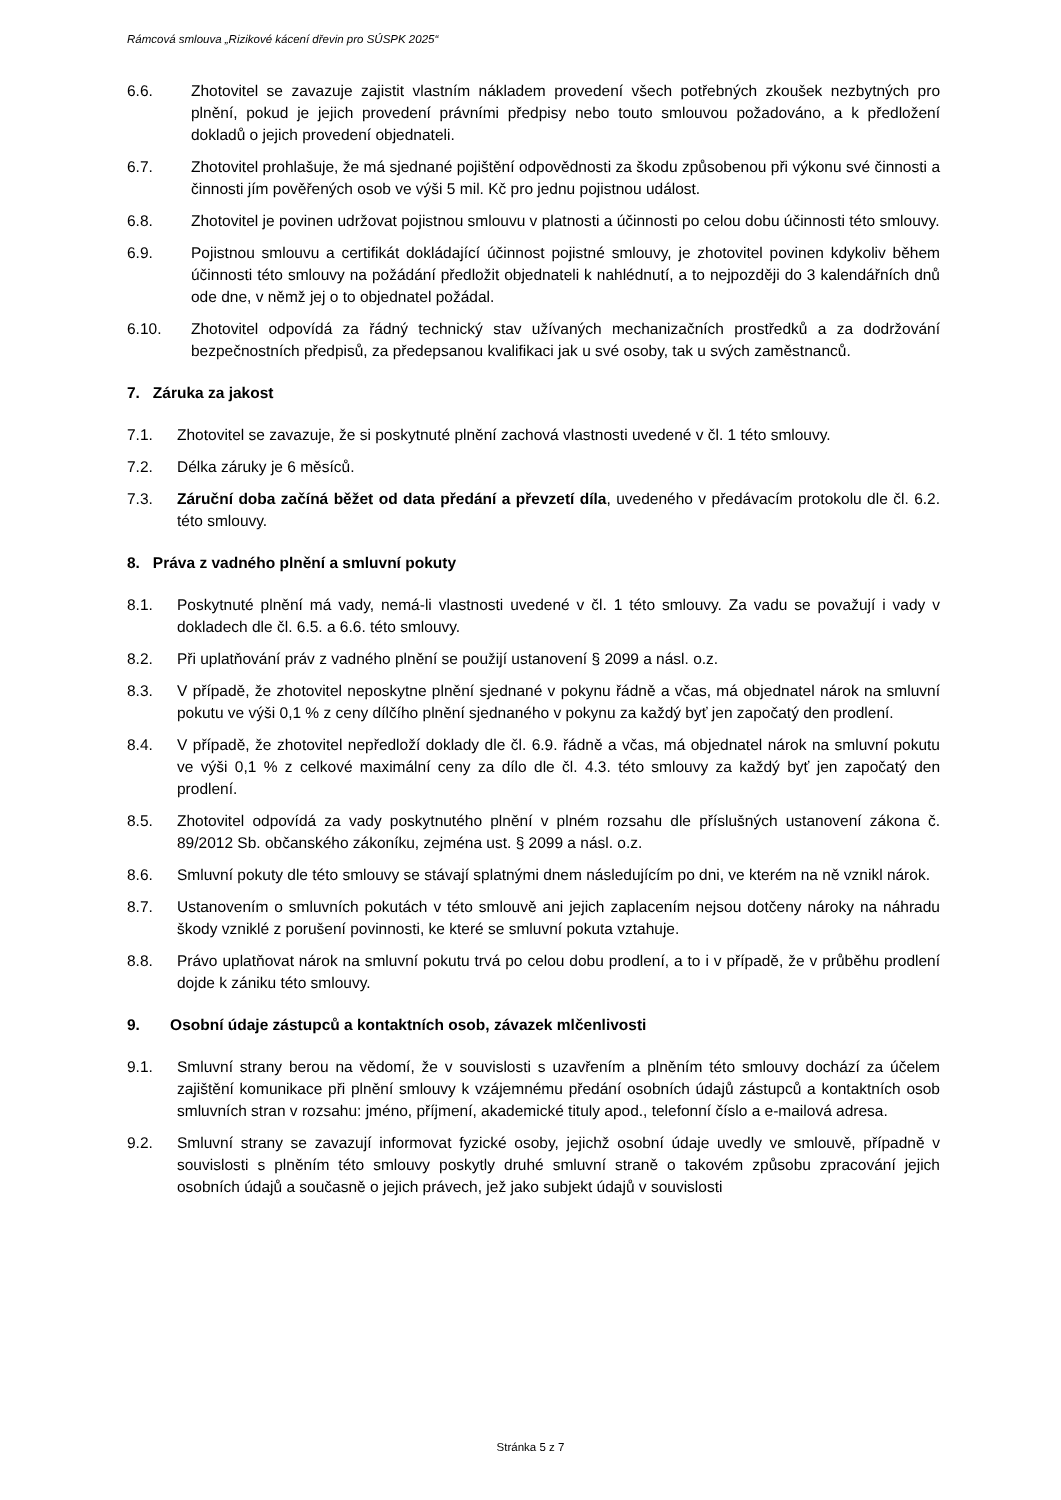Rámcová smlouva „Rizikové kácení dřevin pro SÚSPK 2025“
6.6. Zhotovitel se zavazuje zajistit vlastním nákladem provedení všech potřebných zkoušek nezbytných pro plnění, pokud je jejich provedení právními předpisy nebo touto smlouvou požadováno, a k předložení dokladů o jejich provedení objednateli.
6.7. Zhotovitel prohlašuje, že má sjednané pojištění odpovědnosti za škodu způsobenou při výkonu své činnosti a činnosti jím pověřených osob ve výši 5 mil. Kč pro jednu pojistnou událost.
6.8. Zhotovitel je povinen udržovat pojistnou smlouvu v platnosti a účinnosti po celou dobu účinnosti této smlouvy.
6.9. Pojistnou smlouvu a certifikát dokládající účinnost pojistné smlouvy, je zhotovitel povinen kdykoliv během účinnosti této smlouvy na požádání předložit objednateli k nahlédnutí, a to nejpozději do 3 kalendářních dnů ode dne, v němž jej o to objednatel požádal.
6.10. Zhotovitel odpovídá za řádný technický stav užívaných mechanizačních prostředků a za dodržování bezpečnostních předpisů, za předepsanou kvalifikaci jak u své osoby, tak u svých zaměstnanců.
7. Záruka za jakost
7.1. Zhotovitel se zavazuje, že si poskytnuté plnění zachová vlastnosti uvedené v čl. 1 této smlouvy.
7.2. Délka záruky je 6 měsíců.
7.3. Záruční doba začíná běžet od data předání a převzetí díla, uvedeného v předávacím protokolu dle čl. 6.2. této smlouvy.
8. Práva z vadného plnění a smluvní pokuty
8.1. Poskytnuté plnění má vady, nemá-li vlastnosti uvedené v čl. 1 této smlouvy. Za vadu se považují i vady v dokladech dle čl. 6.5. a 6.6. této smlouvy.
8.2. Při uplatňování práv z vadného plnění se použijí ustanovení § 2099 a násl. o.z.
8.3. V případě, že zhotovitel neposkytne plnění sjednané v pokynu řádně a včas, má objednatel nárok na smluvní pokutu ve výši 0,1 % z ceny dílčího plnění sjednaného v pokynu za každý byť jen započatý den prodlení.
8.4. V případě, že zhotovitel nepředloží doklady dle čl. 6.9. řádně a včas, má objednatel nárok na smluvní pokutu ve výši 0,1 % z celkové maximální ceny za dílo dle čl. 4.3. této smlouvy za každý byť jen započatý den prodlení.
8.5. Zhotovitel odpovídá za vady poskytnutého plnění v plném rozsahu dle příslušných ustanovení zákona č. 89/2012 Sb. občanského zákoníku, zejména ust. § 2099 a násl. o.z.
8.6. Smluvní pokuty dle této smlouvy se stávají splatnými dnem následujícím po dni, ve kterém na ně vznikl nárok.
8.7. Ustanovením o smluvních pokutách v této smlouvě ani jejich zaplacením nejsou dotčeny nároky na náhradu škody vzniklé z porušení povinnosti, ke které se smluvní pokuta vztahuje.
8.8. Právo uplatňovat nárok na smluvní pokutu trvá po celou dobu prodlení, a to i v případě, že v průběhu prodlení dojde k zániku této smlouvy.
9. Osobní údaje zástupců a kontaktních osob, závazek mlčenlivosti
9.1. Smluvní strany berou na vědomí, že v souvislosti s uzavřením a plněním této smlouvy dochází za účelem zajištění komunikace při plnění smlouvy k vzájemnému předání osobních údajů zástupců a kontaktních osob smluvních stran v rozsahu: jméno, příjmení, akademické tituly apod., telefonní číslo a e-mailová adresa.
9.2. Smluvní strany se zavazují informovat fyzické osoby, jejichž osobní údaje uvedly ve smlouvě, případně v souvislosti s plněním této smlouvy poskytly druhé smluvní straně o takovém způsobu zpracování jejich osobních údajů a současně o jejich právech, jež jako subjekt údajů v souvislosti
Stránka 5 z 7